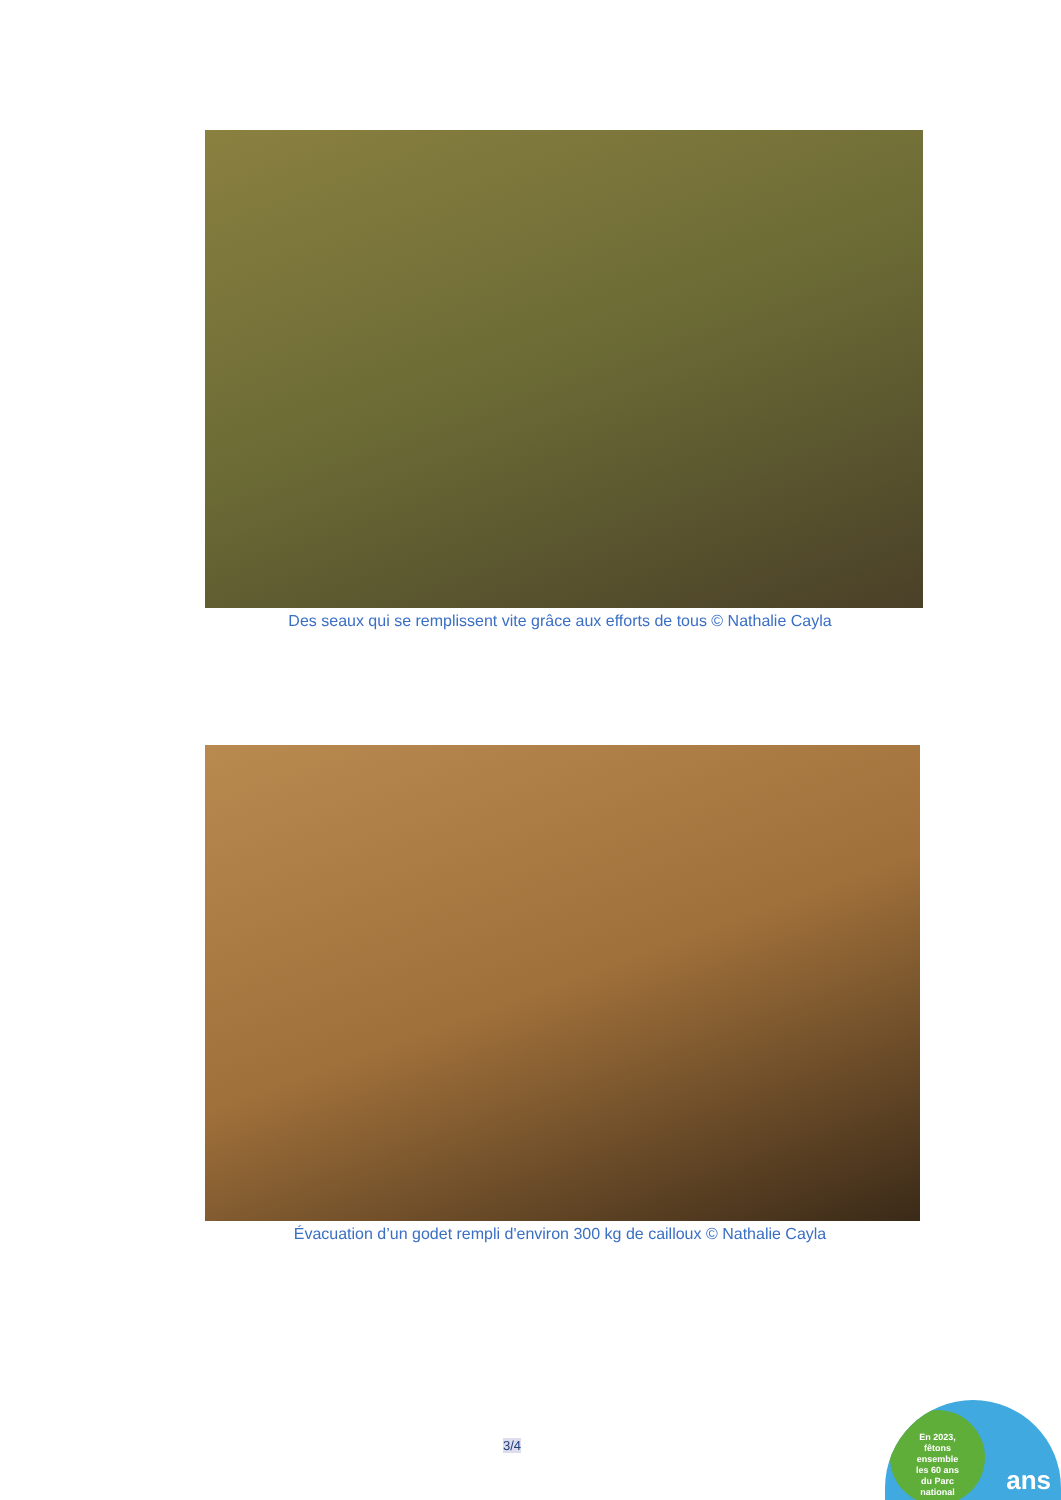Des seaux qui se remplissent vite grâce aux efforts de tous © Nathalie Cayla
Évacuation d’un godet rempli d'environ 300 kg de cailloux © Nathalie Cayla
3/4
En 2023,
fêtons
ensemble
les 60 ans
du Parc
national
ans